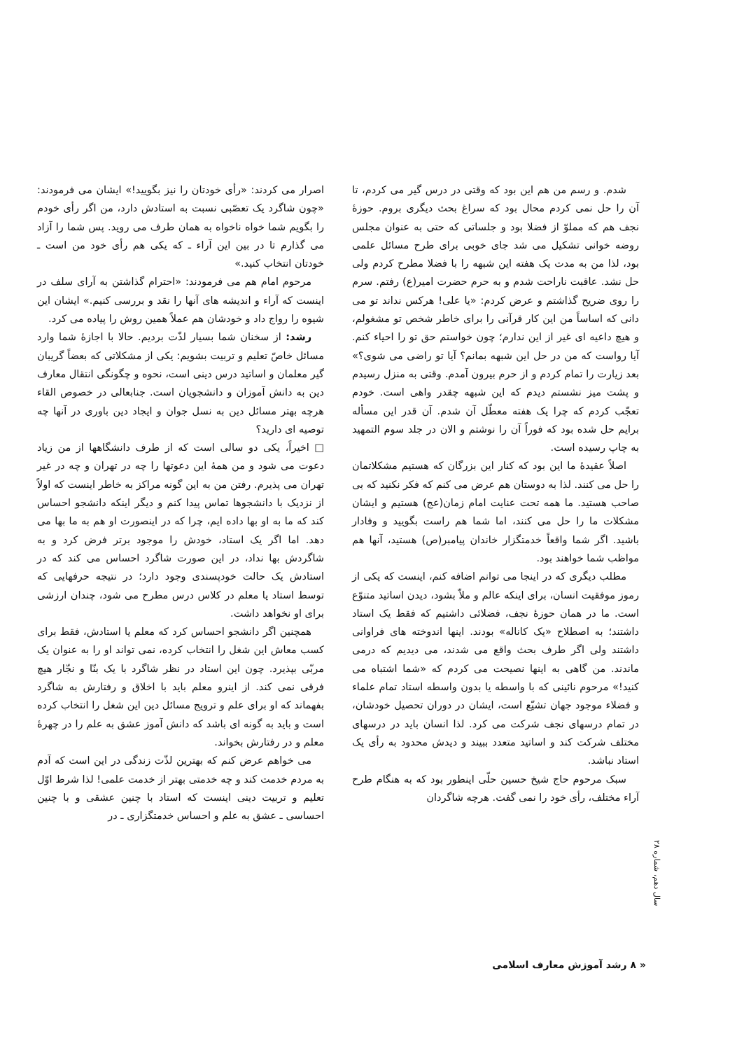شدم. و رسم من هم این بود که وقتی در درس گیر می کردم، تا آن را حل نمی کردم محال بود که سراغ بحث دیگری بروم. حوزهٔ نجف هم که مملوّ از فضلا بود و جلساتی که حتی به عنوان مجلس روضه خوانی تشکیل می شد جای خوبی برای طرح مسائل علمی بود، لذا من به مدت یک هفته این شبهه را با فضلا مطرح کردم ولی حل نشد. عاقبت ناراحت شدم و به حرم حضرت امیر(ع) رفتم. سرم را روی ضریح گذاشتم و عرض کردم: «یا علی! هرکس نداند تو می دانی که اساساً من این کار قرآنی را برای خاطر شخص تو مشغولم، و هیچ داعیه ای غیر از این ندارم؛ چون خواستم حق تو را احیاء کنم. آیا رواست که من در حل این شبهه بمانم؟ آیا تو راضی می شوی؟» بعد زیارت را تمام کردم و از حرم بیرون آمدم. وقتی به منزل رسیدم و پشت میز نشستم دیدم که این شبهه چقدر واهی است. خودم تعجّب کردم که چرا یک هفته معطّل آن شدم. آن قدر این مسأله برایم حل شده بود که فوراً آن را نوشتم و الان در جلد سوم التمهید به چاپ رسیده است.
اصلاً عقیدهٔ ما این بود که کنار این بزرگان که هستیم مشکلاتمان را حل می کنند. لذا به دوستان هم عرض می کنم که فکر نکنید که بی صاحب هستید. ما همه تحت عنایت امام زمان(عج) هستیم و ایشان مشکلات ما را حل می کنند، اما شما هم راست بگویید و وفادار باشید. اگر شما واقعاً خدمتگزار خاندان پیامبر(ص) هستید، آنها هم مواظب شما خواهند بود.
مطلب دیگری که در اینجا می توانم اضافه کنم، اینست که یکی از رموز موفقیت انسان، برای اینکه عالم و ملاّ بشود، دیدن اساتید متنوّع است. ما در همان حوزهٔ نجف، فضلائی داشتیم که فقط یک استاد داشتند؛ به اصطلاح «یک کاناله» بودند. اینها اندوخته های فراوانی داشتند ولی اگر طرف بحث واقع می شدند، می دیدیم که درمی ماندند. من گاهی به اینها نصیحت می کردم که «شما اشتباه می کنید!» مرحوم نائینی که با واسطه یا بدون واسطه استاد تمام علماء و فضلاء موجود جهان تشیّع است، ایشان در دوران تحصیل خودشان، در تمام درسهای نجف شرکت می کرد. لذا انسان باید در درسهای مختلف شرکت کند و اساتید متعدد ببیند و دیدش محدود به رأی یک استاد نباشد.
سبک مرحوم حاج شیخ حسین حلّی اینطور بود که به هنگام طرح آراء مختلف، رأی خود را نمی گفت. هرچه شاگردان
اصرار می کردند: «رأی خودتان را نیز بگویید!» ایشان می فرمودند: «چون شاگرد یک تعصّبی نسبت به استادش دارد، من اگر رأی خودم را بگویم شما خواه ناخواه به همان طرف می روید. پس شما را آزاد می گذارم تا در بین این آراء ـ که یکی هم رأی خود من است ـ خودتان انتخاب کنید.»
مرحوم امام هم می فرمودند: «احترام گذاشتن به آرای سلف در اینست که آراء و اندیشه های آنها را نقد و بررسی کنیم.» ایشان این شیوه را رواج داد و خودشان هم عملاً همین روش را پیاده می کرد.
رشد: از سخنان شما بسیار لذّت بردیم. حالا با اجازهٔ شما وارد مسائل خاصّ تعلیم و تربیت بشویم: یکی از مشکلاتی که بعضاً گریبان گیر معلمان و اساتید درس دینی است، نحوه و چگونگی انتقال معارف دین به دانش آموزان و دانشجویان است. جنابعالی در خصوص القاء هرچه بهتر مسائل دین به نسل جوان و ایجاد دین باوری در آنها چه توصیه ای دارید؟
□ اخیراً، یکی دو سالی است که از طرف دانشگاهها از من زیاد دعوت می شود و من همهٔ این دعوتها را چه در تهران و چه در غیر تهران می پذیرم. رفتن من به این گونه مراکز به خاطر اینست که اولاً از نزدیک با دانشجوها تماس پیدا کنم و دیگر اینکه دانشجو احساس کند که ما به او بها داده ایم، چرا که در اینصورت او هم به ما بها می دهد. اما اگر یک استاد، خودش را موجود برتر فرض کرد و به شاگردش بها نداد، در این صورت شاگرد احساس می کند که در استادش یک حالت خودپسندی وجود دارد؛ در نتیجه حرفهایی که توسط استاد یا معلم در کلاس درس مطرح می شود، چندان ارزشی برای او نخواهد داشت.
همچنین اگر دانشجو احساس کرد که معلم یا استادش، فقط برای کسب معاش این شغل را انتخاب کرده، نمی تواند او را به عنوان یک مربّی بپذیرد. چون این استاد در نظر شاگرد با یک بنّا و نجّار هیچ فرقی نمی کند. از اینرو معلم باید با اخلاق و رفتارش به شاگرد بفهماند که او برای علم و ترویج مسائل دین این شغل را انتخاب کرده است و باید به گونه ای باشد که دانش آموز عشق به علم را در چهرهٔ معلم و در رفتارش بخواند.
می خواهم عرض کنم که بهترین لذّت زندگی در این است که آدم به مردم خدمت کند و چه خدمتی بهتر از خدمت علمی! لذا شرط اوّل تعلیم و تربیت دینی اینست که استاد با چنین عشقی و با چنین احساسی ـ عشق به علم و احساس خدمتگزاری ـ در
سال دهم، شماره ۲۸
« ۸ رشد آموزش معارف اسلامی